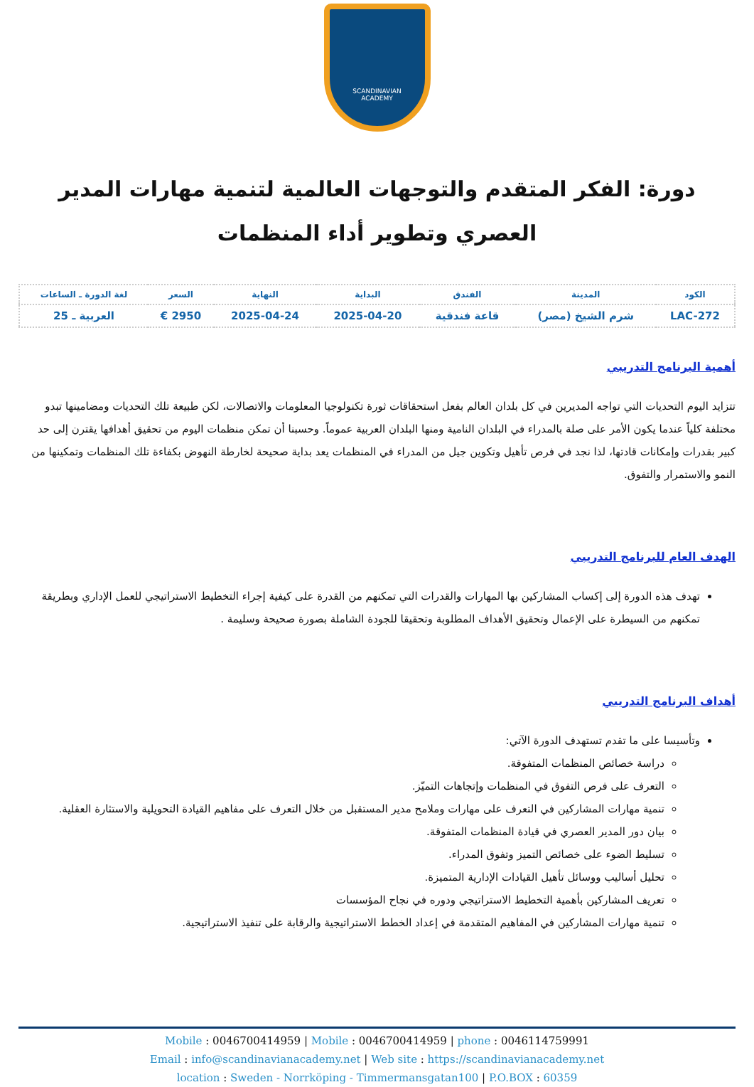SCANDINAVIAN
ACADEMY
دورة: الفكر المتقدم والتوجهات العالمية لتنمية مهارات المدير العصري وتطوير أداء المنظمات
| الكود | المدينة | الفندق | البداية | النهاية | السعر | لغة الدورة ـ الساعات |
| --- | --- | --- | --- | --- | --- | --- |
| LAC-272 | شرم الشيخ (مصر) | قاعة فندقية | 2025-04-20 | 2025-04-24 | 2950 € | العربية ـ 25 |
أهمية البرنامج التدريبي
تتزايد اليوم التحديات التي تواجه المديرين في كل بلدان العالم بفعل استحقاقات ثورة تكنولوجيا المعلومات والاتصالات، لكن طبيعة تلك التحديات ومضامينها تبدو مختلفة كلياً عندما يكون الأمر على صلة بالمدراء في البلدان النامية ومنها البلدان العربية عموماً. وحسبنا أن تمكن منظمات اليوم من تحقيق أهدافها يقترن إلى حد كبير بقدرات وإمكانات قادتها، لذا نجد في فرص تأهيل وتكوين جيل من المدراء في المنظمات يعد بداية صحيحة لخارطة النهوض بكفاءة تلك المنظمات وتمكينها من النمو والاستمرار والتفوق.
الهدف العام للبرنامج التدريبي
تهدف هذه الدورة إلى إكساب المشاركين بها المهارات والقدرات التي تمكنهم من القدرة على كيفية إجراء التخطيط الاستراتيجي للعمل الإداري وبطريقة تمكنهم من السيطرة على الإعمال وتحقيق الأهداف المطلوبة وتحقيقا للجودة الشاملة بصورة صحيحة وسليمة .
أهداف البرنامج التدريبي
وتأسيسا على ما تقدم تستهدف الدورة الآتي:
دراسة خصائص المنظمات المتفوقة.
التعرف على فرص التفوق في المنظمات وإتجاهات التميّز.
تنمية مهارات المشاركين في التعرف على مهارات وملامح مدير المستقبل من خلال التعرف على مفاهيم القيادة التحويلية والاستثارة العقلية.
بيان دور المدير العصري في قيادة المنظمات المتفوقة.
تسليط الضوء على خصائص التميز وتفوق المدراء.
تحليل أساليب ووسائل تأهيل القيادات الإدارية المتميزة.
تعريف المشاركين بأهمية التخطيط الاستراتيجي ودوره في نجاح المؤسسات
تنمية مهارات المشاركين في المفاهيم المتقدمة في إعداد الخطط الاستراتيجية والرقابة على تنفيذ الاستراتيجية.
Mobile : 0046700414959 | Mobile : 0046700414959 | phone : 0046114759991
Email : info@scandinavianacademy.net | Web site : https://scandinavianacademy.net
location : Sweden - Norrköping - Timmermansgatan100 | P.O.BOX : 60359